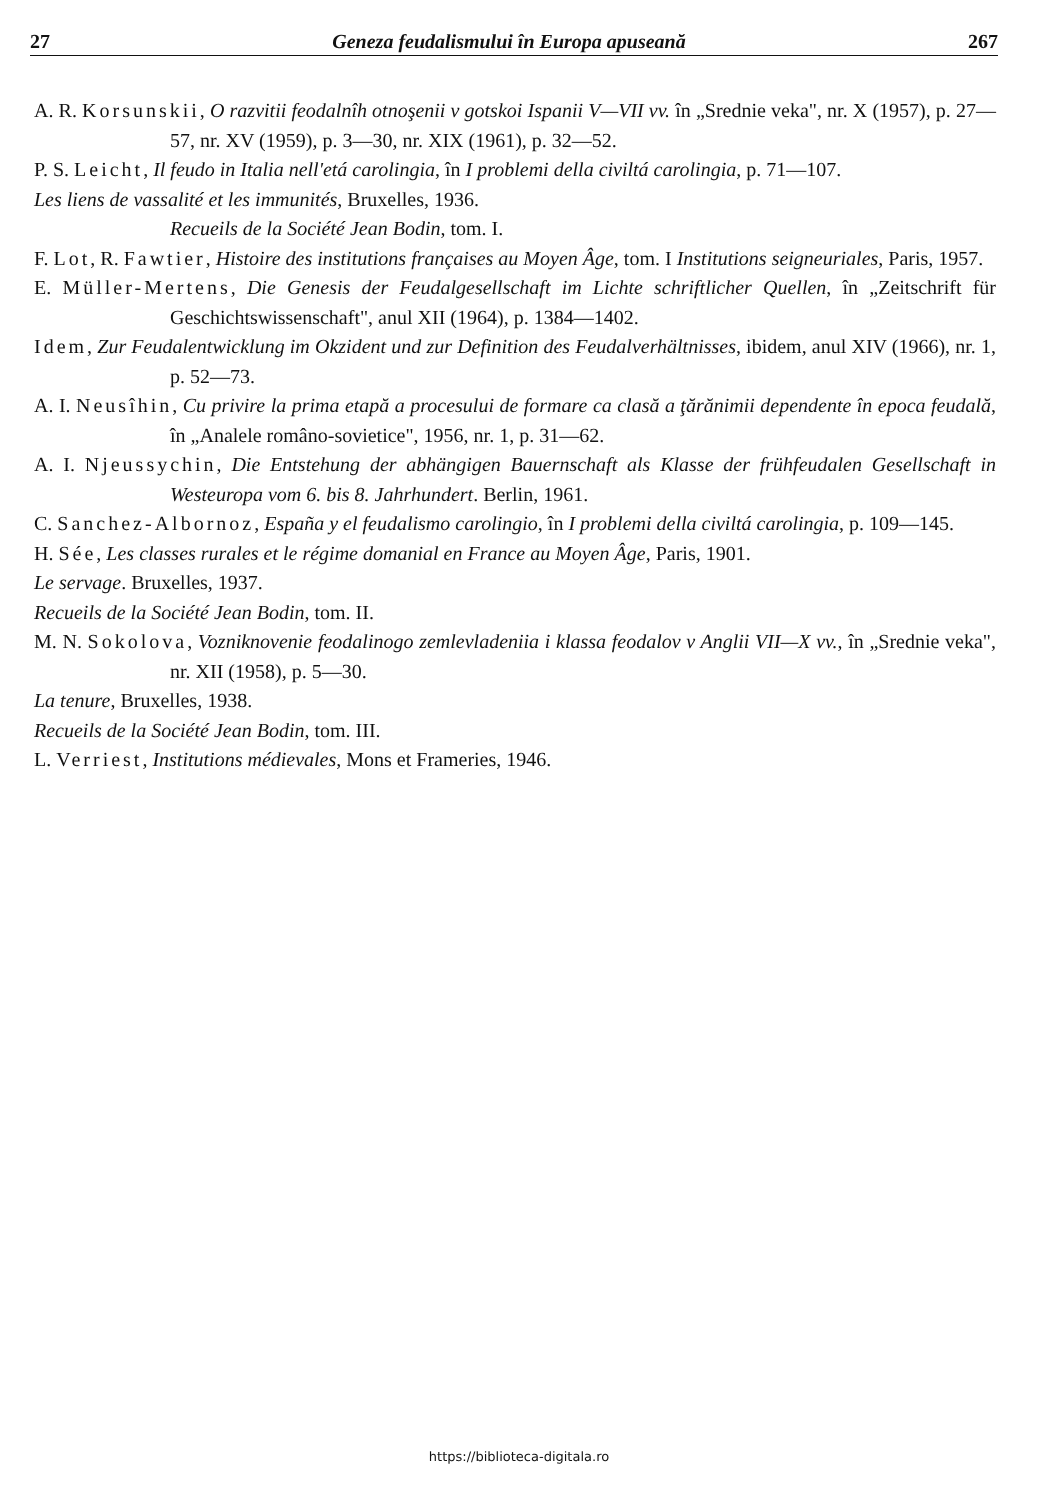27 Geneza feudalismului în Europa apuseană 267
A. R. Korsunskii, O razvitii feodalnîh otnoşenii v gotskoi Ispanii V—VII vv. în „Srednie veka", nr. X (1957), p. 27—57, nr. XV (1959), p. 3—30, nr. XIX (1961), p. 32—52.
P. S. Leicht, Il feudo in Italia nell'etá carolingia, în I problemi della civiltá carolingia, p. 71—107.
Les liens de vassalité et les immunités, Bruxelles, 1936.
Recueils de la Société Jean Bodin, tom. I.
F. Lot, R. Fawtier, Histoire des institutions françaises au Moyen Âge, tom. I Institutions seigneuriales, Paris, 1957.
E. Müller-Mertens, Die Genesis der Feudalgesellschaft im Lichte schriftlicher Quellen, în „Zeitschrift für Geschichtswissenschaft", anul XII (1964), p. 1384—1402.
Idem, Zur Feudalentwicklung im Okzident und zur Definition des Feudalverhältnisses, ibidem, anul XIV (1966), nr. 1, p. 52—73.
A. I. Neusîhin, Cu privire la prima etapă a procesului de formare ca clasă a ţărănimii dependente în epoca feudală, în „Analele româno-sovietice", 1956, nr. 1, p. 31—62.
A. I. Njeussychin, Die Entstehung der abhängigen Bauernschaft als Klasse der frühfeudalen Gesellschaft in Westeuropa vom 6. bis 8. Jahrhundert. Berlin, 1961.
C. Sanchez-Albornoz, España y el feudalismo carolingio, în I problemi della civiltá carolingia, p. 109—145.
H. Sée, Les classes rurales et le régime domanial en France au Moyen Âge, Paris, 1901.
Le servage. Bruxelles, 1937.
Recueils de la Société Jean Bodin, tom. II.
M. N. Sokolova, Vozniknovenie feodalinogo zemlevladeniia i klassa feodalov v Anglii VII—X vv., în „Srednie veka", nr. XII (1958), p. 5—30.
La tenure, Bruxelles, 1938.
Recueils de la Société Jean Bodin, tom. III.
L. Verriest, Institutions médievales, Mons et Frameries, 1946.
https://biblioteca-digitala.ro